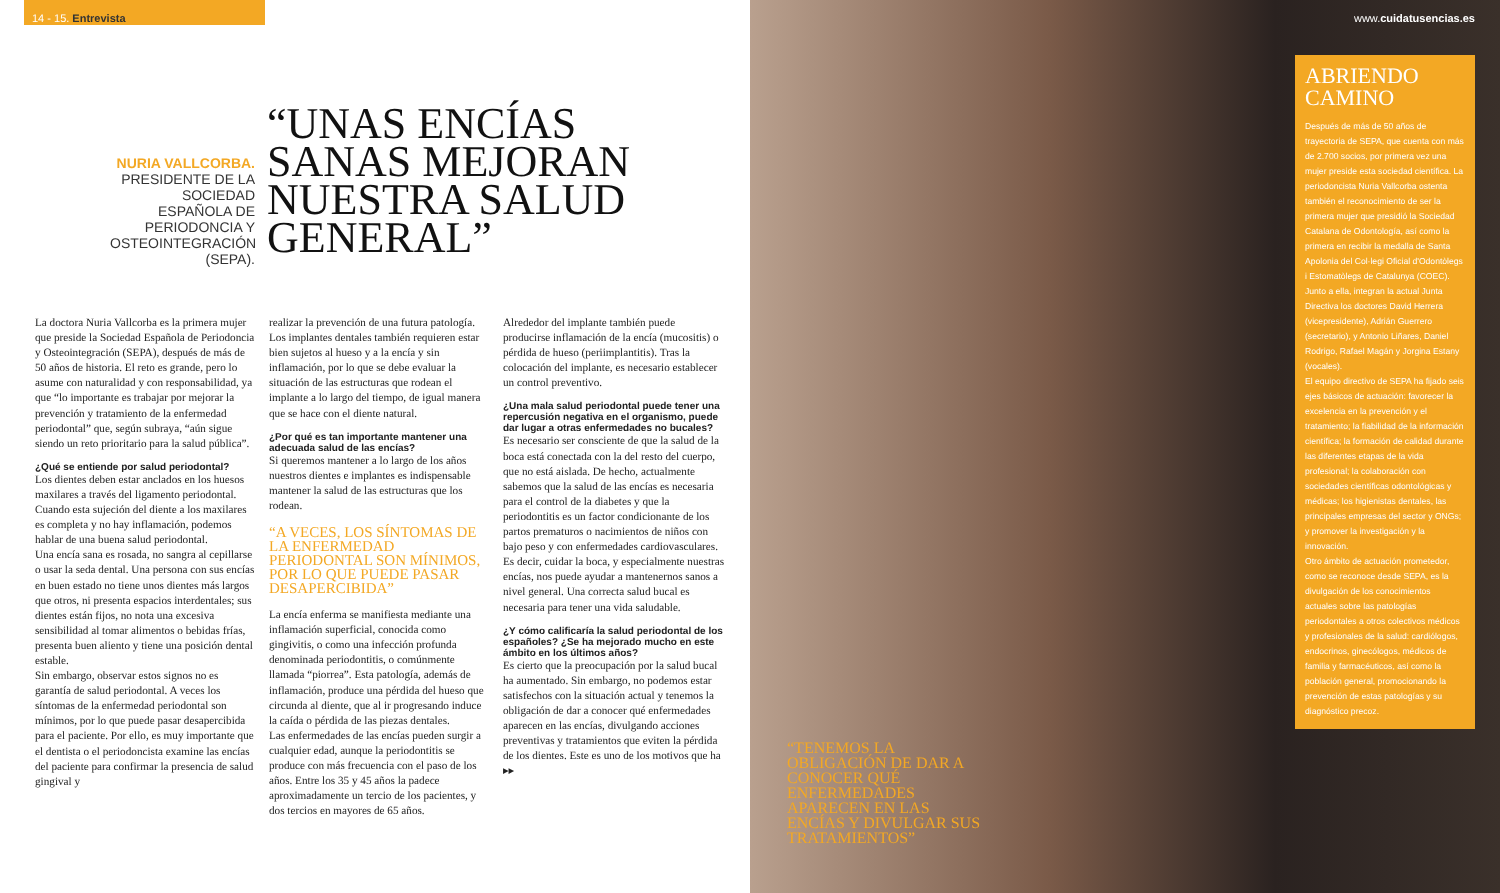14 - 15. Entrevista
NURIA VALLCORBA. PRESIDENTE DE LA SOCIEDAD ESPAÑOLA DE PERIODONCIA Y OSTEOINTEGRACIÓN (SEPA).
“UNAS ENCÍAS
SANAS MEJORAN
NUESTRA SALUD
GENERAL”
La doctora Nuria Vallcorba es la primera mujer que preside la Sociedad Española de Periodoncia y Osteointegración (SEPA), después de más de 50 años de historia. El reto es grande, pero lo asume con naturalidad y con responsabilidad, ya que “lo importante es trabajar por mejorar la prevención y tratamiento de la enfermedad periodontal” que, según subraya, “aún sigue siendo un reto prioritario para la salud pública”.
¿Qué se entiende por salud periodontal?
Los dientes deben estar anclados en los huesos maxilares a través del ligamento periodontal. Cuando esta sujeción del diente a los maxilares es completa y no hay inflamación, podemos hablar de una buena salud periodontal.
Una encía sana es rosada, no sangra al cepillarse o usar la seda dental. Una persona con sus encías en buen estado no tiene unos dientes más largos que otros, ni presenta espacios interdentales; sus dientes están fijos, no nota una excesiva sensibilidad al tomar alimentos o bebidas frías, presenta buen aliento y tiene una posición dental estable.
Sin embargo, observar estos signos no es garantía de salud periodontal. A veces los síntomas de la enfermedad periodontal son mínimos, por lo que puede pasar desapercibida para el paciente. Por ello, es muy importante que el dentista o el periodoncista examine las encías del paciente para confirmar la presencia de salud gingival y
realizar la prevención de una futura patología.
Los implantes dentales también requieren estar bien sujetos al hueso y a la encía y sin inflamación, por lo que se debe evaluar la situación de las estructuras que rodean el implante a lo largo del tiempo, de igual manera que se hace con el diente natural.
¿Por qué es tan importante mantener una adecuada salud de las encías?
Si queremos mantener a lo largo de los años nuestros dientes e implantes es indispensable mantener la salud de las estructuras que los rodean.
“A VECES, LOS SÍNTOMAS DE LA ENFERMEDAD PERIODONTAL SON MÍNIMOS, POR LO QUE PUEDE PASAR DESAPERCIBIDA”
La encía enferma se manifiesta mediante una inflamación superficial, conocida como gingivitis, o como una infección profunda denominada periodontitis, o comúnmente llamada “piorrea”. Esta patología, además de inflamación, produce una pérdida del hueso que circunda al diente, que al ir progresando induce la caída o pérdida de las piezas dentales.
Las enfermedades de las encías pueden surgir a cualquier edad, aunque la periodontitis se produce con más frecuencia con el paso de los años. Entre los 35 y 45 años la padece aproximadamente un tercio de los pacientes, y dos tercios en mayores de 65 años.
Alrededor del implante también puede producirse inflamación de la encía (mucositis) o pérdida de hueso (periimplantitis). Tras la colocación del implante, es necesario establecer un control preventivo.
¿Una mala salud periodontal puede tener una repercusión negativa en el organismo, puede dar lugar a otras enfermedades no bucales?
Es necesario ser consciente de que la salud de la boca está conectada con la del resto del cuerpo, que no está aislada. De hecho, actualmente sabemos que la salud de las encías es necesaria para el control de la diabetes y que la periodontitis es un factor condicionante de los partos prematuros o nacimientos de niños con bajo peso y con enfermedades cardiovasculares. Es decir, cuidar la boca, y especialmente nuestras encías, nos puede ayudar a mantenernos sanos a nivel general. Una correcta salud bucal es necesaria para tener una vida saludable.
¿Y cómo calificaría la salud periodontal de los españoles? ¿Se ha mejorado mucho en este ámbito en los últimos años?
Es cierto que la preocupación por la salud bucal ha aumentado. Sin embargo, no podemos estar satisfechos con la situación actual y tenemos la obligación de dar a conocer qué enfermedades aparecen en las encías, divulgando acciones preventivas y tratamientos que eviten la pérdida de los dientes. Este es uno de los motivos que ha ▸▸
www.cuidatusencias.es
ABRIENDO CAMINO
Después de más de 50 años de trayectoria de SEPA, que cuenta con más de 2.700 socios, por primera vez una mujer preside esta sociedad científica. La periodoncista Nuria Vallcorba ostenta también el reconocimiento de ser la primera mujer que presidió la Sociedad Catalana de Odontología, así como la primera en recibir la medalla de Santa Apolonia del Col·legi Oficial d'Odontòlegs i Estomatòlegs de Catalunya (COEC).
Junto a ella, integran la actual Junta Directiva los doctores David Herrera (vicepresidente), Adrián Guerrero (secretario), y Antonio Liñares, Daniel Rodrigo, Rafael Magán y Jorgina Estany (vocales).
El equipo directivo de SEPA ha fijado seis ejes básicos de actuación: favorecer la excelencia en la prevención y el tratamiento; la fiabilidad de la información científica; la formación de calidad durante las diferentes etapas de la vida profesional; la colaboración con sociedades científicas odontológicas y médicas; los higienistas dentales, las principales empresas del sector y ONGs; y promover la investigación y la innovación.
Otro ámbito de actuación prometedor, como se reconoce desde SEPA, es la divulgación de los conocimientos actuales sobre las patologías periodontales a otros colectivos médicos y profesionales de la salud: cardiólogos, endocrinos, ginecólogos, médicos de familia y farmacéuticos, así como la población general, promocionando la prevención de estas patologías y su diagnóstico precoz.
“TENEMOS LA OBLIGACIÓN DE DAR A CONOCER QUÉ ENFERMEDADES APARECEN EN LAS ENCÍAS Y DIVULGAR SUS TRATAMIENTOS”